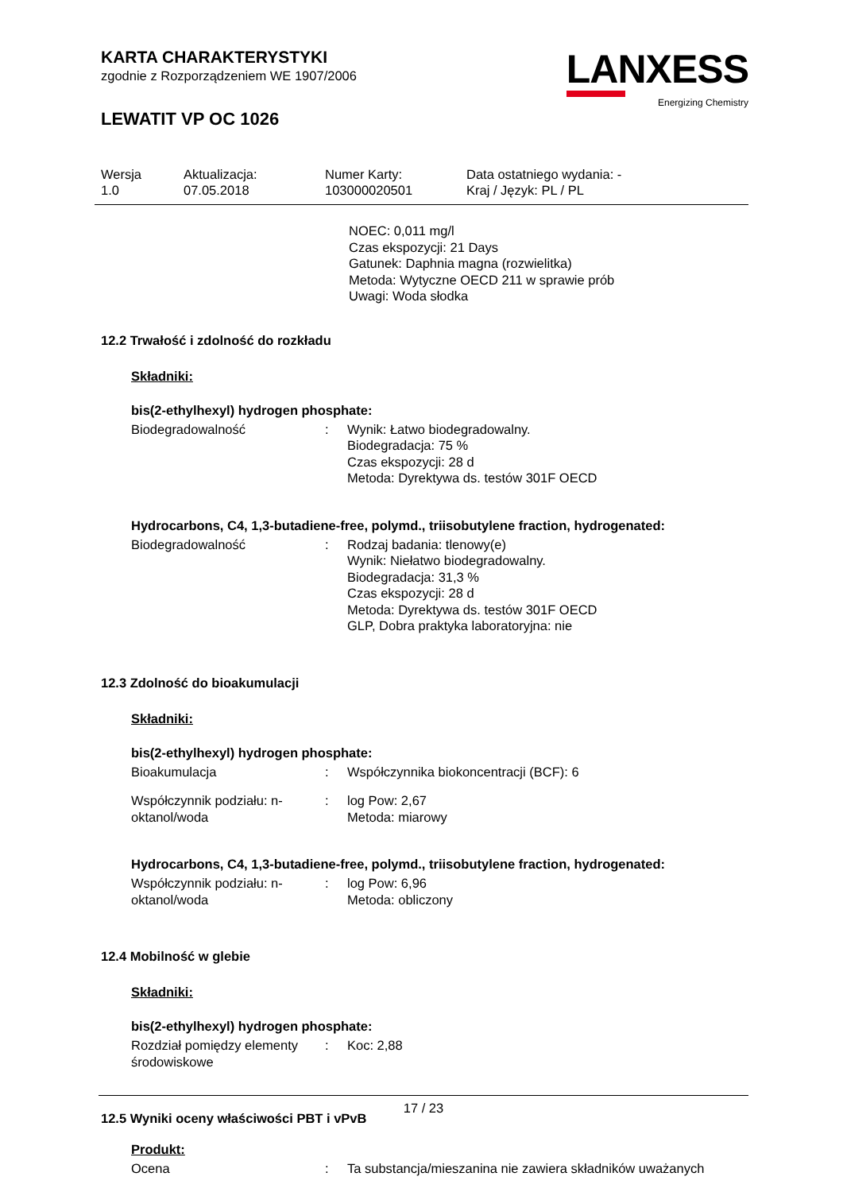LANXESS
Energizing Chemistry
KARTA CHARAKTERYSTYKI
zgodnie z Rozporządzeniem WE 1907/2006
LEWATIT VP OC 1026
| Wersja 1.0 | Aktualizacja: 07.05.2018 | Numer Karty: 103000020501 | Data ostatniego wydania: - Kraj / Język: PL / PL |
NOEC: 0,011 mg/l
Czas ekspozycji: 21 Days
Gatunek: Daphnia magna (rozwielitka)
Metoda: Wytyczne OECD 211 w sprawie prób
Uwagi: Woda słodka
12.2 Trwałość i zdolność do rozkładu
Składniki:
bis(2-ethylhexyl) hydrogen phosphate:
| Biodegradowalność | : | Wynik: Łatwo biodegradowalny. Biodegradacja: 75 % Czas ekspozycji: 28 d Metoda: Dyrektywa ds. testów 301F OECD |
Hydrocarbons, C4, 1,3-butadiene-free, polymd., triisobutylene fraction, hydrogenated:
| Biodegradowalność | : | Rodzaj badania: tlenowy(e) Wynik: Niełatwo biodegradowalny. Biodegradacja: 31,3 % Czas ekspozycji: 28 d Metoda: Dyrektywa ds. testów 301F OECD GLP, Dobra praktyka laboratoryjna: nie |
12.3 Zdolność do bioakumulacji
Składniki:
bis(2-ethylhexyl) hydrogen phosphate:
| Bioakumulacja | : | Współczynnika biokoncentracji (BCF): 6 |
| Współczynnik podziału: n-oktanol/woda | : | log Pow: 2,67 Metoda: miarowy |
Hydrocarbons, C4, 1,3-butadiene-free, polymd., triisobutylene fraction, hydrogenated:
| Współczynnik podziału: n-oktanol/woda | : | log Pow: 6,96 Metoda: obliczony |
12.4 Mobilność w glebie
Składniki:
bis(2-ethylhexyl) hydrogen phosphate:
| Rozdział pomiędzy elementy środowiskowe | : | Koc: 2,88 |
12.5 Wyniki oceny właściwości PBT i vPvB
Produkt:
| Ocena | : | Ta substancja/mieszanina nie zawiera składników uważanych |
17 / 23